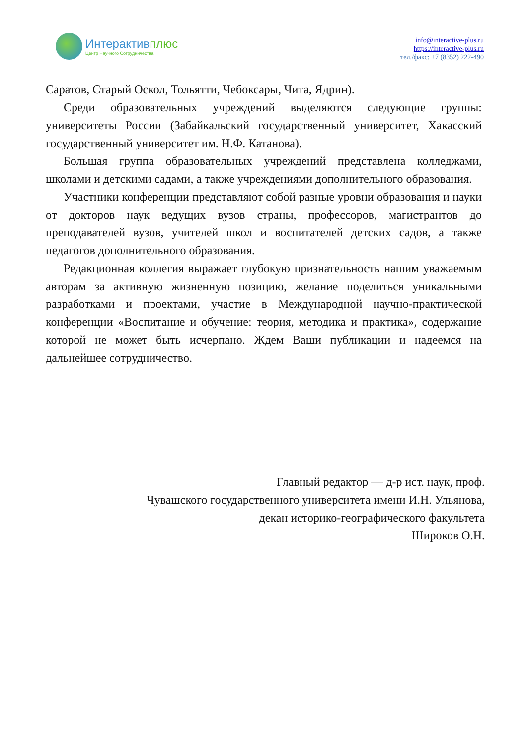Интерактивплюс
Центр Научного Сотрудничества
info@interactive-plus.ru
https://interactive-plus.ru
тел./факс: +7 (8352) 222-490
Саратов, Старый Оскол, Тольятти, Чебоксары, Чита, Ядрин).
Среди образовательных учреждений выделяются следующие группы: университеты России (Забайкальский государственный университет, Хакасский государственный университет им. Н.Ф. Катанова).
Большая группа образовательных учреждений представлена колледжами, школами и детскими садами, а также учреждениями дополнительного образования.
Участники конференции представляют собой разные уровни образования и науки от докторов наук ведущих вузов страны, профессоров, магистрантов до преподавателей вузов, учителей школ и воспитателей детских садов, а также педагогов дополнительного образования.
Редакционная коллегия выражает глубокую признательность нашим уважаемым авторам за активную жизненную позицию, желание поделиться уникальными разработками и проектами, участие в Международной научно-практической конференции «Воспитание и обучение: теория, методика и практика», содержание которой не может быть исчерпано. Ждем Ваши публикации и надеемся на дальнейшее сотрудничество.
Главный редактор — д-р ист. наук, проф.
Чувашского государственного университета имени И.Н. Ульянова,
декан историко-географического факультета
Широков О.Н.